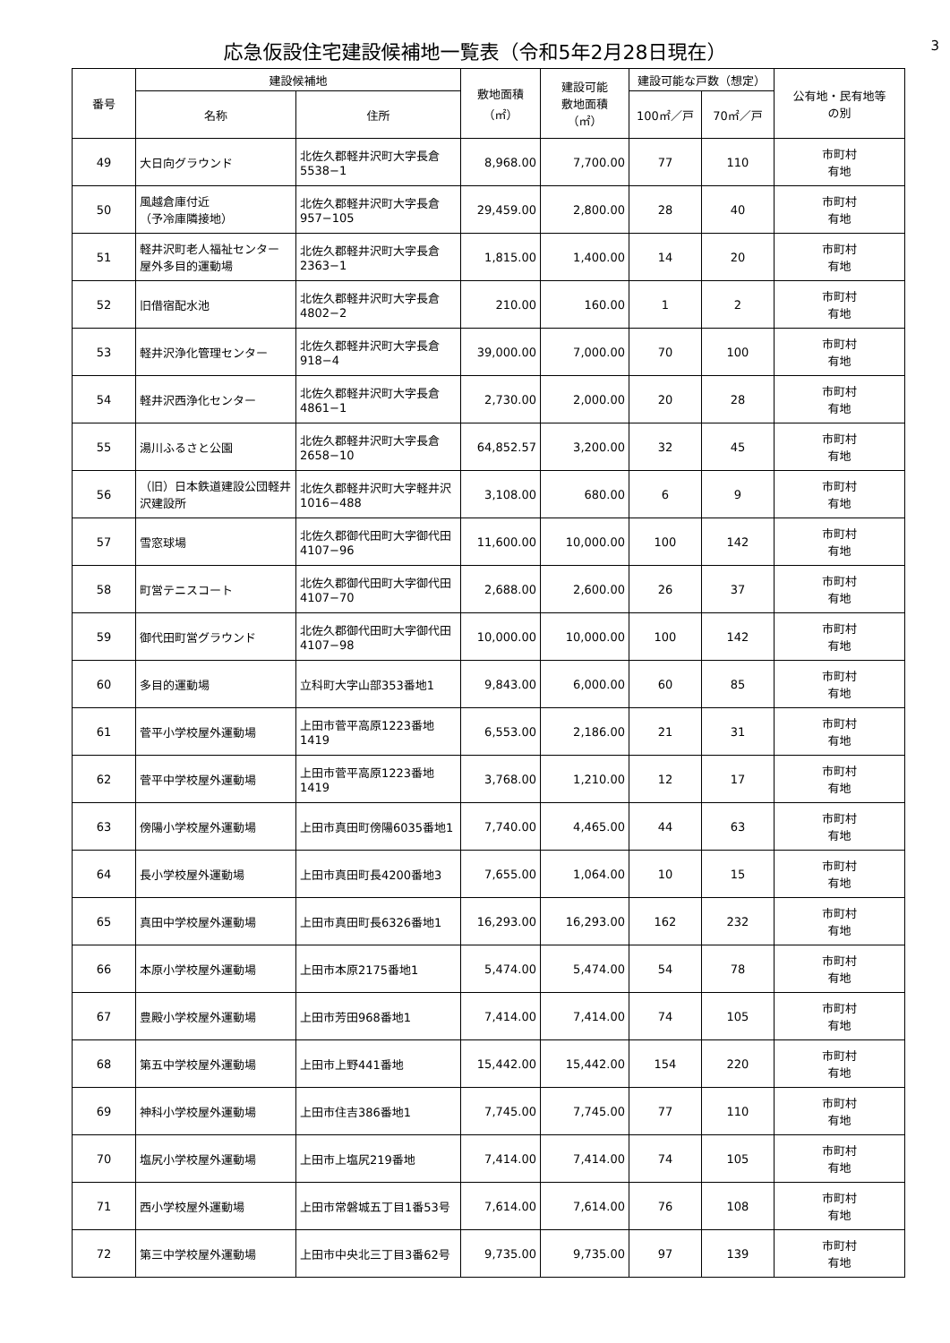応急仮設住宅建設候補地一覧表（令和5年2月28日現在）
3
| 番号 | 建設候補地 | | 敷地面積 （㎡） | 建設可能 敷地面積（㎡） | 建設可能な戸数（想定） | | 公有地・民有地等 の別 |
| --- | --- | --- | --- | --- | --- | --- | --- |
| | 名称 | 住所 | | | 100㎡／戸 | 70㎡／戸 | |
| 49 | 大日向グラウンド | 北佐久郡軽井沢町大字長倉5538−1 | 8,968.00 | 7,700.00 | 77 | 110 | 市町村 有地 |
| 50 | 風越倉庫付近 （予冷庫隣接地） | 北佐久郡軽井沢町大字長倉957−105 | 29,459.00 | 2,800.00 | 28 | 40 | 市町村 有地 |
| 51 | 軽井沢町老人福祉センター 屋外多目的運動場 | 北佐久郡軽井沢町大字長倉2363−1 | 1,815.00 | 1,400.00 | 14 | 20 | 市町村 有地 |
| 52 | 旧借宿配水池 | 北佐久郡軽井沢町大字長倉4802−2 | 210.00 | 160.00 | 1 | 2 | 市町村 有地 |
| 53 | 軽井沢浄化管理センター | 北佐久郡軽井沢町大字長倉918−4 | 39,000.00 | 7,000.00 | 70 | 100 | 市町村 有地 |
| 54 | 軽井沢西浄化センター | 北佐久郡軽井沢町大字長倉4861−1 | 2,730.00 | 2,000.00 | 20 | 28 | 市町村 有地 |
| 55 | 湯川ふるさと公園 | 北佐久郡軽井沢町大字長倉2658−10 | 64,852.57 | 3,200.00 | 32 | 45 | 市町村 有地 |
| 56 | （旧）日本鉄道建設公団軽井沢建設所 | 北佐久郡軽井沢町大字軽井沢1016−488 | 3,108.00 | 680.00 | 6 | 9 | 市町村 有地 |
| 57 | 雪窓球場 | 北佐久郡御代田町大字御代田4107−96 | 11,600.00 | 10,000.00 | 100 | 142 | 市町村 有地 |
| 58 | 町営テニスコート | 北佐久郡御代田町大字御代田4107−70 | 2,688.00 | 2,600.00 | 26 | 37 | 市町村 有地 |
| 59 | 御代田町営グラウンド | 北佐久郡御代田町大字御代田4107−98 | 10,000.00 | 10,000.00 | 100 | 142 | 市町村 有地 |
| 60 | 多目的運動場 | 立科町大字山部353番地1 | 9,843.00 | 6,000.00 | 60 | 85 | 市町村 有地 |
| 61 | 菅平小学校屋外運動場 | 上田市菅平高原1223番地1419 | 6,553.00 | 2,186.00 | 21 | 31 | 市町村 有地 |
| 62 | 菅平中学校屋外運動場 | 上田市菅平高原1223番地1419 | 3,768.00 | 1,210.00 | 12 | 17 | 市町村 有地 |
| 63 | 傍陽小学校屋外運動場 | 上田市真田町傍陽6035番地1 | 7,740.00 | 4,465.00 | 44 | 63 | 市町村 有地 |
| 64 | 長小学校屋外運動場 | 上田市真田町長4200番地3 | 7,655.00 | 1,064.00 | 10 | 15 | 市町村 有地 |
| 65 | 真田中学校屋外運動場 | 上田市真田町長6326番地1 | 16,293.00 | 16,293.00 | 162 | 232 | 市町村 有地 |
| 66 | 本原小学校屋外運動場 | 上田市本原2175番地1 | 5,474.00 | 5,474.00 | 54 | 78 | 市町村 有地 |
| 67 | 豊殿小学校屋外運動場 | 上田市芳田968番地1 | 7,414.00 | 7,414.00 | 74 | 105 | 市町村 有地 |
| 68 | 第五中学校屋外運動場 | 上田市上野441番地 | 15,442.00 | 15,442.00 | 154 | 220 | 市町村 有地 |
| 69 | 神科小学校屋外運動場 | 上田市住吉386番地1 | 7,745.00 | 7,745.00 | 77 | 110 | 市町村 有地 |
| 70 | 塩尻小学校屋外運動場 | 上田市上塩尻219番地 | 7,414.00 | 7,414.00 | 74 | 105 | 市町村 有地 |
| 71 | 西小学校屋外運動場 | 上田市常磐城五丁目1番53号 | 7,614.00 | 7,614.00 | 76 | 108 | 市町村 有地 |
| 72 | 第三中学校屋外運動場 | 上田市中央北三丁目3番62号 | 9,735.00 | 9,735.00 | 97 | 139 | 市町村 有地 |